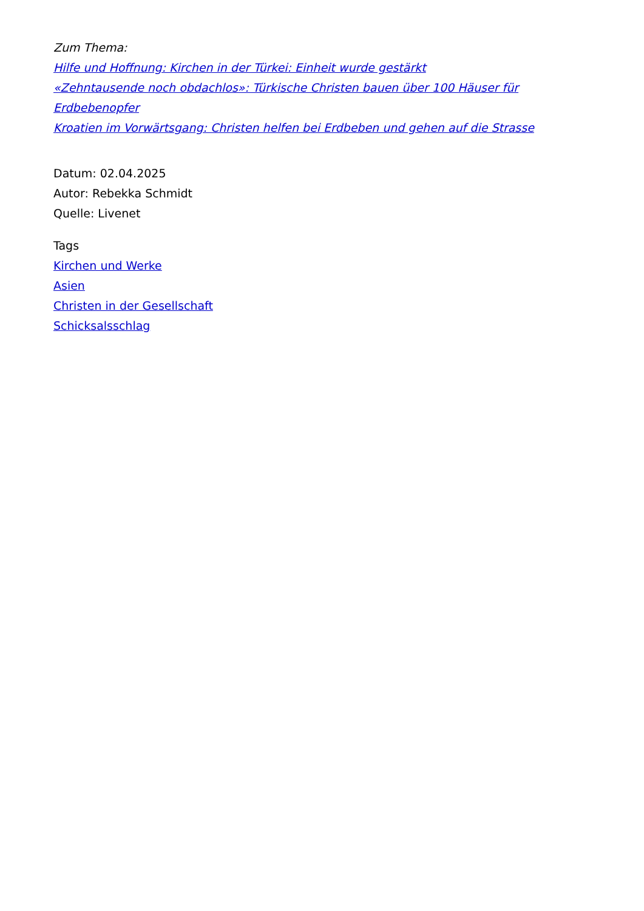Zum Thema:
Hilfe und Hoffnung: Kirchen in der Türkei: Einheit wurde gestärkt
«Zehntausende noch obdachlos»: Türkische Christen bauen über 100 Häuser für Erdbebenopfer
Kroatien im Vorwärtsgang: Christen helfen bei Erdbeben und gehen auf die Strasse
Datum: 02.04.2025
Autor: Rebekka Schmidt
Quelle: Livenet
Tags
Kirchen und Werke
Asien
Christen in der Gesellschaft
Schicksalsschlag